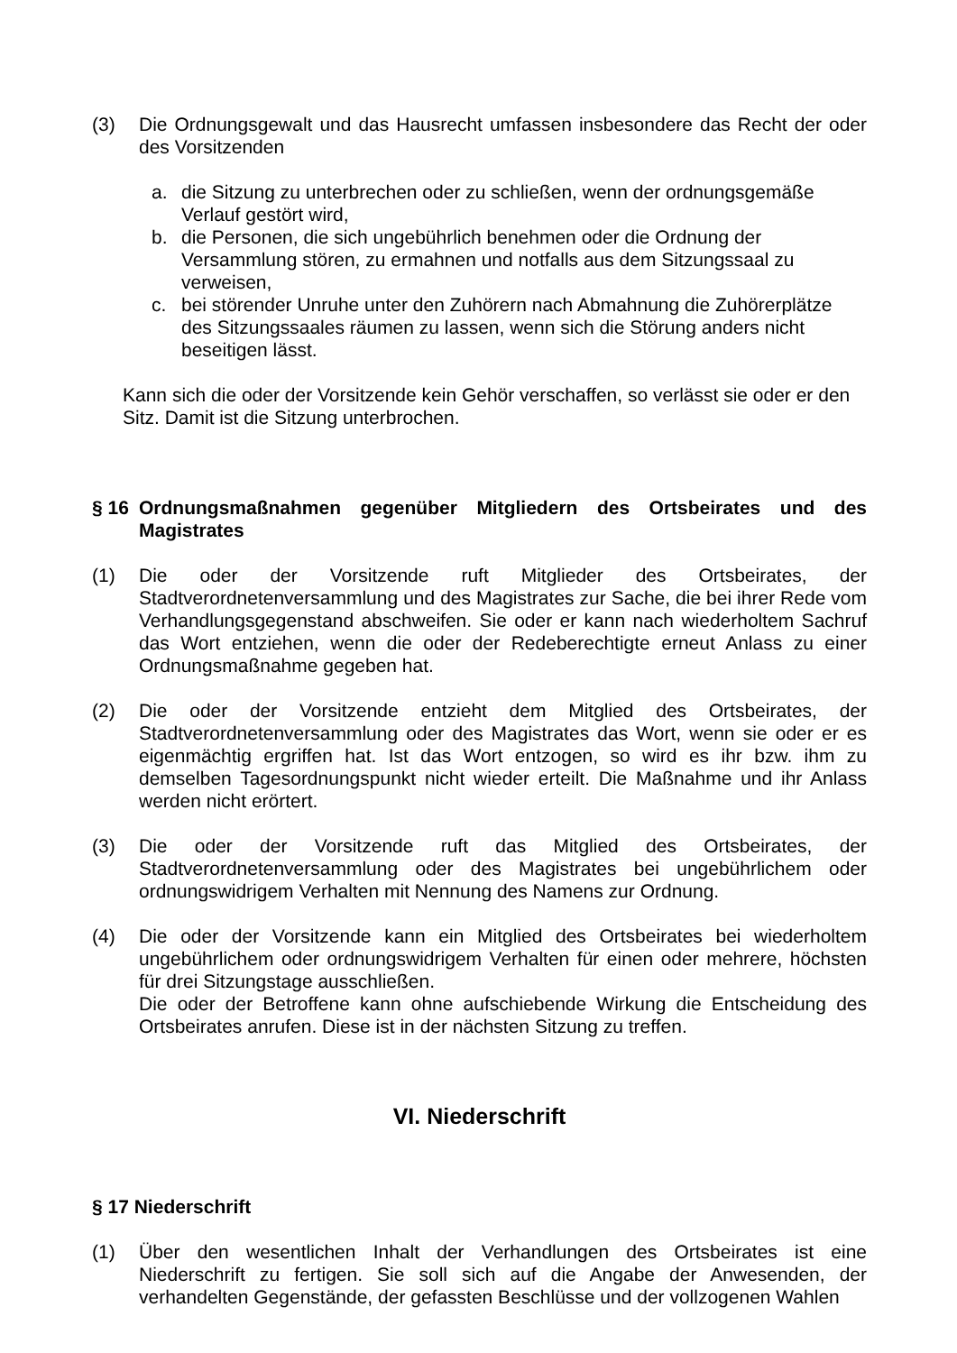(3) Die Ordnungsgewalt und das Hausrecht umfassen insbesondere das Recht der oder des Vorsitzenden
a. die Sitzung zu unterbrechen oder zu schließen, wenn der ordnungsgemäße Verlauf gestört wird,
b. die Personen, die sich ungebührlich benehmen oder die Ordnung der Versammlung stören, zu ermahnen und notfalls aus dem Sitzungssaal zu verweisen,
c. bei störender Unruhe unter den Zuhörern nach Abmahnung die Zuhörerplätze des Sitzungssaales räumen zu lassen, wenn sich die Störung anders nicht beseitigen lässt.
Kann sich die oder der Vorsitzende kein Gehör verschaffen, so verlässt sie oder er den Sitz. Damit ist die Sitzung unterbrochen.
§ 16 Ordnungsmaßnahmen gegenüber Mitgliedern des Ortsbeirates und des Magistrates
(1) Die oder der Vorsitzende ruft Mitglieder des Ortsbeirates, der Stadtverordnetenversammlung und des Magistrates zur Sache, die bei ihrer Rede vom Verhandlungsgegenstand abschweifen. Sie oder er kann nach wiederholtem Sachruf das Wort entziehen, wenn die oder der Redeberechtigte erneut Anlass zu einer Ordnungsmaßnahme gegeben hat.
(2) Die oder der Vorsitzende entzieht dem Mitglied des Ortsbeirates, der Stadtverordnetenversammlung oder des Magistrates das Wort, wenn sie oder er es eigenmächtig ergriffen hat. Ist das Wort entzogen, so wird es ihr bzw. ihm zu demselben Tagesordnungspunkt nicht wieder erteilt. Die Maßnahme und ihr Anlass werden nicht erörtert.
(3) Die oder der Vorsitzende ruft das Mitglied des Ortsbeirates, der Stadtverordnetenversammlung oder des Magistrates bei ungebührlichem oder ordnungswidrigem Verhalten mit Nennung des Namens zur Ordnung.
(4) Die oder der Vorsitzende kann ein Mitglied des Ortsbeirates bei wiederholtem ungebührlichem oder ordnungswidrigem Verhalten für einen oder mehrere, höchsten für drei Sitzungstage ausschließen.
Die oder der Betroffene kann ohne aufschiebende Wirkung die Entscheidung des Ortsbeirates anrufen. Diese ist in der nächsten Sitzung zu treffen.
VI. Niederschrift
§ 17 Niederschrift
(1) Über den wesentlichen Inhalt der Verhandlungen des Ortsbeirates ist eine Niederschrift zu fertigen. Sie soll sich auf die Angabe der Anwesenden, der verhandelten Gegenstände, der gefassten Beschlüsse und der vollzogenen Wahlen